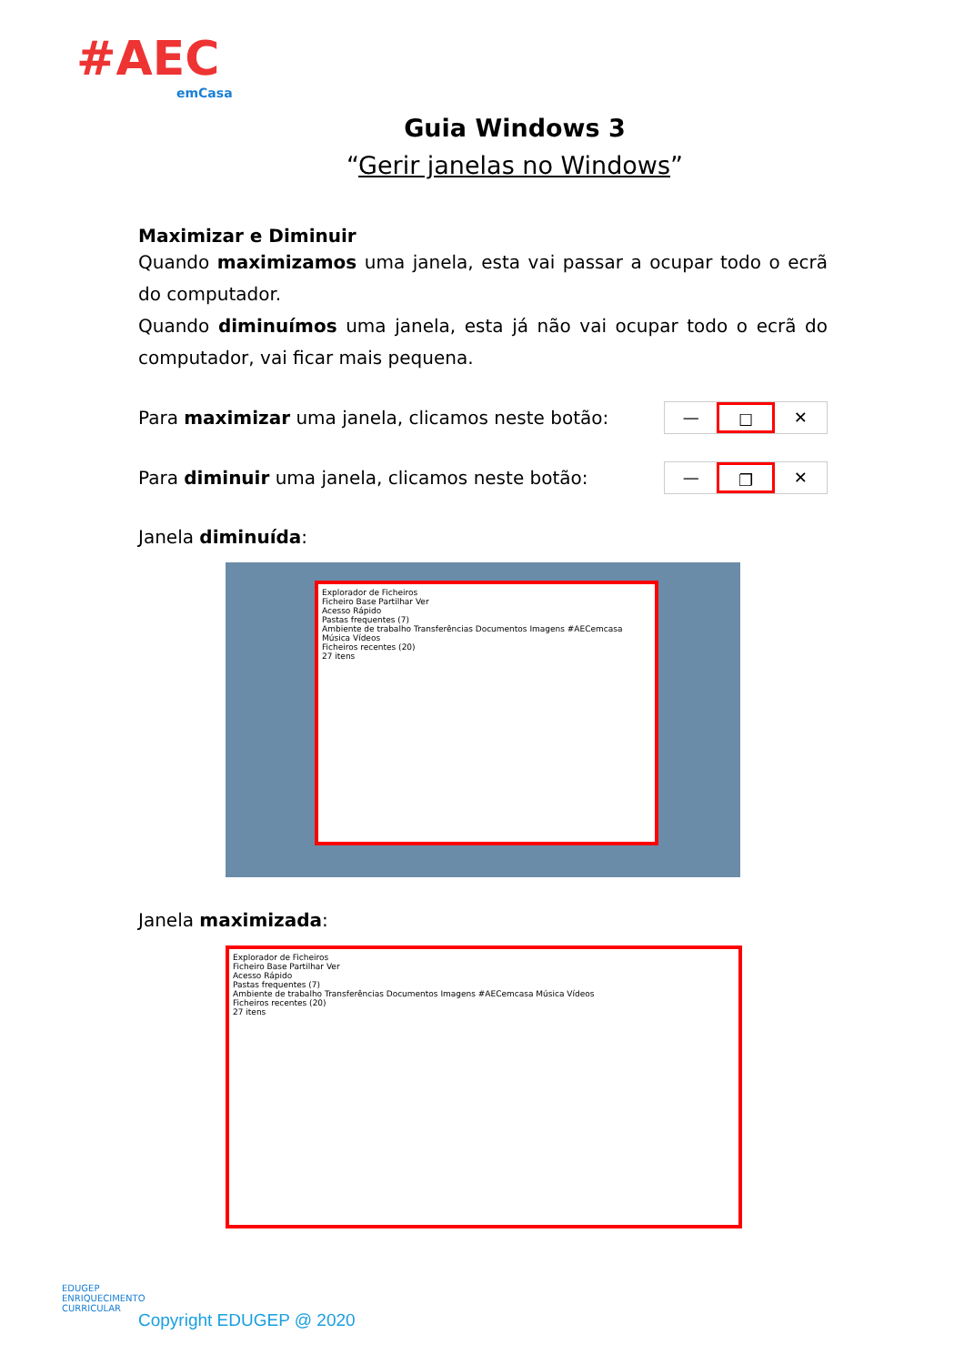#AEC
emCasa
Guia Windows 3
“Gerir janelas no Windows”
Maximizar e Diminuir
Quando maximizamos uma janela, esta vai passar a ocupar todo o ecrã do computador.
Quando diminuímos uma janela, esta já não vai ocupar todo o ecrã do computador, vai ficar mais pequena.
Para maximizar uma janela, clicamos neste botão:
— ☐ ✕
Para diminuir uma janela, clicamos neste botão:
— ❐ ✕
Janela diminuída:
Explorador de Ficheiros
Ficheiro Base Partilhar Ver
Acesso Rápido
Pastas frequentes (7)
Ambiente de trabalho Transferências Documentos Imagens #AECemcasa Música Vídeos
Ficheiros recentes (20)
27 itens
Janela maximizada:
Explorador de Ficheiros
Ficheiro Base Partilhar Ver
Acesso Rápido
Pastas frequentes (7)
Ambiente de trabalho Transferências Documentos Imagens #AECemcasa Música Vídeos
Ficheiros recentes (20)
27 itens
EDUGEP
ENRIQUECIMENTO
CURRICULAR
Copyright EDUGEP @ 2020